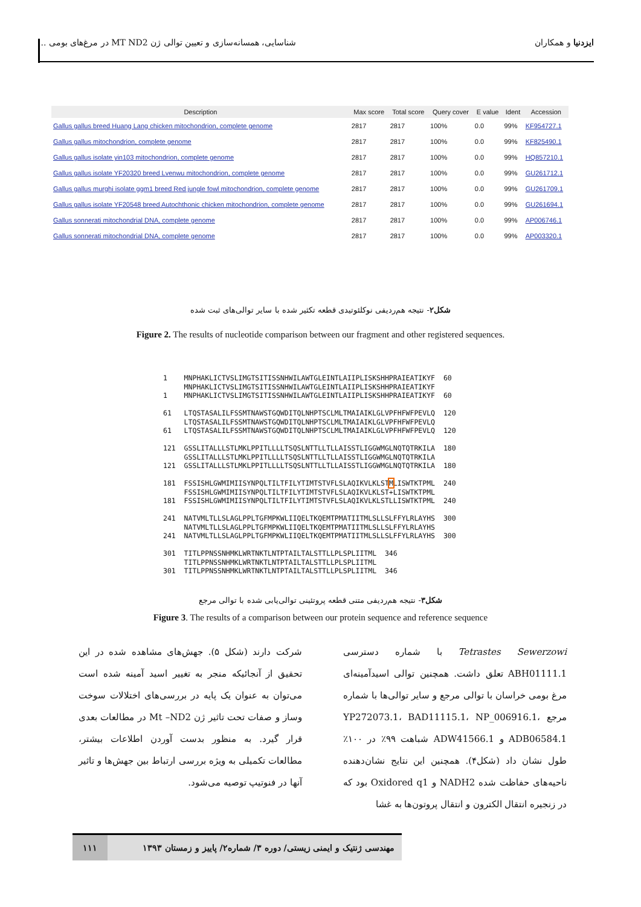ایزدنیا و همکاران شناسایی، همسانه‌سازی و تعیین توالی ژن MT ND2 در مرغ‌های بومی ...
| Description | Max score | Total score | Query cover | E value | Ident | Accession |
| --- | --- | --- | --- | --- | --- | --- |
| Gallus gallus breed Huang Lang chicken mitochondrion, complete genome | 2817 | 2817 | 100% | 0.0 | 99% | KF954727.1 |
| Gallus gallus mitochondrion, complete genome | 2817 | 2817 | 100% | 0.0 | 99% | KF825490.1 |
| Gallus gallus isolate yin103 mitochondrion, complete genome | 2817 | 2817 | 100% | 0.0 | 99% | HQ857210.1 |
| Gallus gallus isolate YF20320 breed Lvenwu mitochondrion, complete genome | 2817 | 2817 | 100% | 0.0 | 99% | GU261712.1 |
| Gallus gallus murghi isolate ggm1 breed Red jungle fowl mitochondrion, complete genome | 2817 | 2817 | 100% | 0.0 | 99% | GU261709.1 |
| Gallus gallus isolate YF20548 breed Autochthonic chicken mitochondrion, complete genome | 2817 | 2817 | 100% | 0.0 | 99% | GU261694.1 |
| Gallus sonnerati mitochondrial DNA, complete genome | 2817 | 2817 | 100% | 0.0 | 99% | AP006746.1 |
| Gallus sonnerati mitochondrial DNA, complete genome | 2817 | 2817 | 100% | 0.0 | 99% | AP003320.1 |
شکل۲- نتیجه هم‌ردیفی نوکلئوتیدی قطعه تکثیر شده با سایر توالی‌های ثبت شده
Figure 2. The results of nucleotide comparison between our fragment and other registered sequences.
1    MNPHAKLICTVSLIMGTSITISSNHWILAWTGLEINTLAIIPLISKSHHPRAIEATIKYF  60
     MNPHAKLICTVSLIMGTSITISSNHWILAWTGLEINTLAIIPLISKSHHPRAIEATIKYF
1    MNPHAKLICTVSLIMGTSITISSNHWILAWTGLEINTLAIIPLISKSHHPRAIEATIKYF  60

61   LTQSTASALILFSSMTNAWSTGQWDITQLNHPTSCLMLTMAIAIKLGLVPFHFWFPEVLQ  120
     LTQSTASALILFSSMTNAWSTGQWDITQLNHPTSCLMLTMAIAIKLGLVPFHFWFPEVLQ
61   LTQSTASALILFSSMTNAWSTGQWDITQLNHPTSCLMLTMAIAIKLGLVPFHFWFPEVLQ  120

121  GSSLITALLLSTLMKLPPITLLLLTSQSLNTTLLTLLAISSTLIGGWMGLNQTQTRKILA  180
     GSSLITALLLSTLMKLPPITLLLLTSQSLNTTLLTLLAISSTLIGGWMGLNQTQTRKILA
121  GSSLITALLLSTLMKLPPITLLLLTSQSLNTTLLTLLAISSTLIGGWMGLNQTQTRKILA  180

181  FSSISHLGWMIMIISYNPQLTILTFILYTIMTSTVFLSLAQIKVLKLSTMLISWTKTPML  240
     FSSISHLGWMIMIISYNPQLTILTFILYTIMTSTVFLSLAQIKVLKLST+LISWTKTPML
181  FSSISHLGWMIMIISYNPQLTILTFILYTIMTSTVFLSLAQIKVLKLSTLLISWTKTPML  240

241  NATVMLTLLSLAGLPPLTGFMPKWLIIQELTKQEMTPMATIITMLSLLSLFFYLRLAYHS  300
     NATVMLTLLSLAGLPPLTGFMPKWLIIQELTKQEMTPMATIITMLSLLSLFFYLRLAYHS
241  NATVMLTLLSLAGLPPLTGFMPKWLIIQELTKQEMTPMATIITMLSLLSLFFYLRLAYHS  300

301  TITLPPNSSNHMKLWRTNKTLNTPTAILTALSTTLLPLSPLIITML  346
     TITLPPNSSNHMKLWRTNKTLNTPTAILTALSTTLLPLSPLIITML
301  TITLPPNSSNHMKLWRTNKTLNTPTAILTALSTTLLPLSPLIITML  346
شکل۳- نتیجه هم‌ردیفی متنی قطعه پروتئینی توالی‌یابی شده با توالی مرجع
Figure 3. The results of a comparison between our protein sequence and reference sequence
Tetrastes Sewerzowi با شماره دسترسی ABH01111.1 تعلق داشت. همچنین توالی اسیدآمینه‌ای مرغ بومی خراسان با توالی مرجع و سایر توالی‌ها با شماره مرجع YP272073.1، BAD11115.1، NP_006916.1، ADB06584.1 و ADW41566.1 شباهت ۹۹٪ در ۱۰۰٪ طول نشان داد (شکل۴). همچنین این نتایج نشان‌دهنده ناحیه‌های حفاظت شده NADH2 و Oxidored q1 بود که در زنجیره انتقال الکترون و انتقال پروتون‌ها به غشا
شرکت دارند (شکل ۵). جهش‌های مشاهده شده در این تحقیق از آنجائیکه منجر به تغییر اسید آمینه شده است می‌توان به عنوان یک پایه در بررسی‌های اختلالات سوخت وساز و صفات تحت تاثیر ژن Mt –ND2 در مطالعات بعدی قرار گیرد. به منظور بدست آوردن اطلاعات بیشتر، مطالعات تکمیلی به ویژه بررسی ارتباط بین جهش‌ها و تاثیر آنها در فنوتیپ توصیه می‌شود.
مهندسی ژنتیک و ایمنی زیستی/ دوره ۳/ شماره۲/ پاییز و زمستان ۱۳۹۳ ۱۱۱